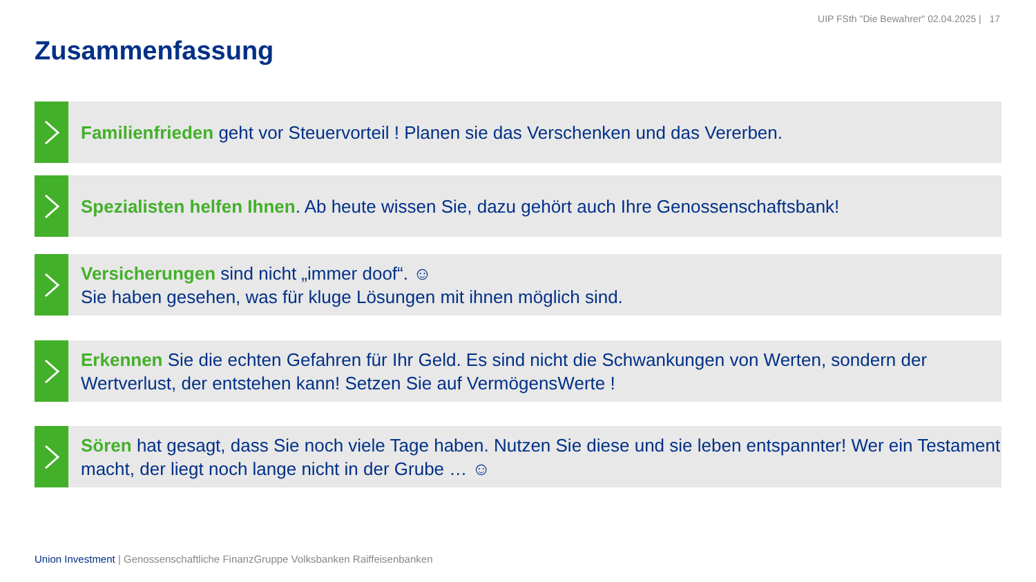UIP FSth "Die Bewahrer" 02.04.2025 | 17
Zusammenfassung
Familienfrieden geht vor Steuervorteil ! Planen sie das Verschenken und das Vererben.
Spezialisten helfen Ihnen. Ab heute wissen Sie, dazu gehört auch Ihre Genossenschaftsbank!
Versicherungen sind nicht „immer doof“. ☺
Sie haben gesehen, was für kluge Lösungen mit ihnen möglich sind.
Erkennen Sie die echten Gefahren für Ihr Geld. Es sind nicht die Schwankungen von Werten, sondern der Wertverlust, der entstehen kann! Setzen Sie auf VermögensWerte !
Sören hat gesagt, dass Sie noch viele Tage haben. Nutzen Sie diese und sie leben entspannter! Wer ein Testament macht, der liegt noch lange nicht in der Grube … ☺
Union Investment | Genossenschaftliche FinanzGruppe Volksbanken Raiffeisenbanken